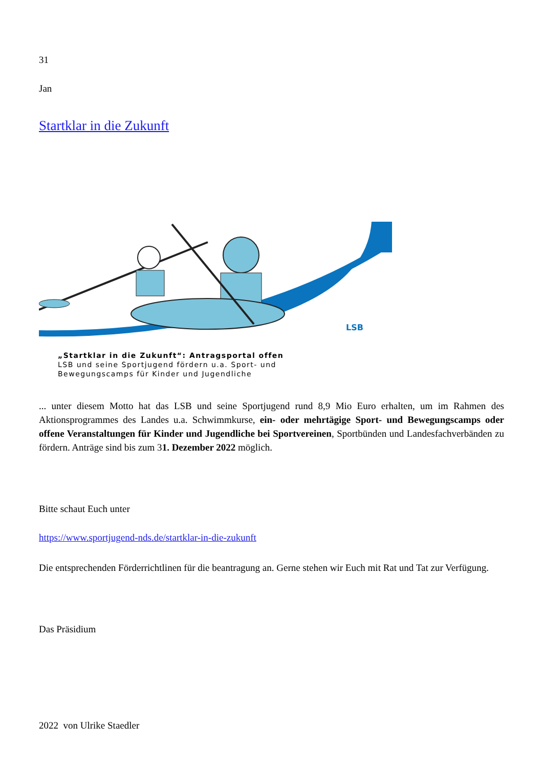31
Jan
Startklar in die Zukunft
LSB
„Startklar in die Zukunft“: Antragsportal offen
LSB und seine Sportjugend fördern u.a. Sport- und
Bewegungscamps für Kinder und Jugendliche
... unter diesem Motto hat das LSB und seine Sportjugend rund 8,9 Mio Euro erhalten, um im Rahmen des Aktionsprogrammes des Landes u.a. Schwimmkurse, ein- oder mehrtägige Sport- und Bewegungscamps oder offene Veranstaltungen für Kinder und Jugendliche bei Sportvereinen, Sportbünden und Landesfachverbänden zu fördern. Anträge sind bis zum 31. Dezember 2022 möglich.
Bitte schaut Euch unter
https://www.sportjugend-nds.de/startklar-in-die-zukunft
Die entsprechenden Förderrichtlinen für die beantragung an. Gerne stehen wir Euch mit Rat und Tat zur Verfügung.
Das Präsidium
2022 von Ulrike Staedler